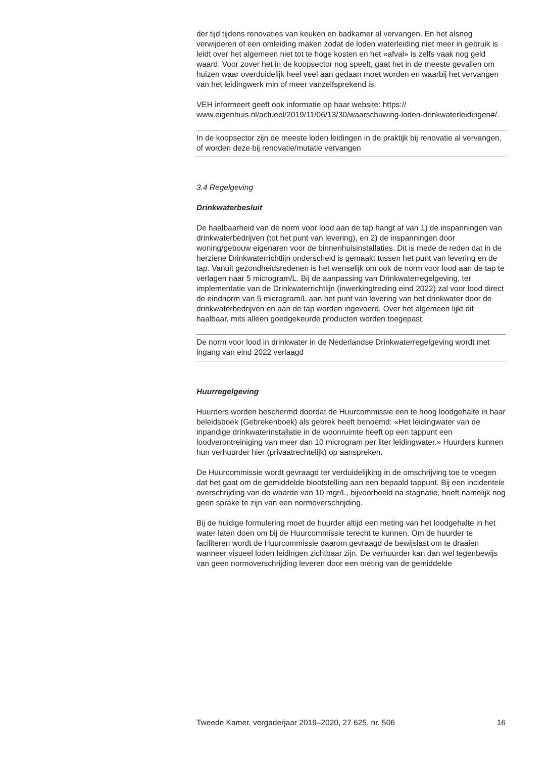der tijd tijdens renovaties van keuken en badkamer al vervangen. En het alsnog verwijderen of een omleiding maken zodat de loden waterleiding niet meer in gebruik is leidt over het algemeen niet tot te hoge kosten en het «afval» is zelfs vaak nog geld waard. Voor zover het in de koopsector nog speelt, gaat het in de meeste gevallen om huizen waar overduidelijk heel veel aan gedaan moet worden en waarbij het vervangen van het leidingwerk min of meer vanzelfsprekend is.
VEH informeert geeft ook informatie op haar website: https:// www.eigenhuis.nl/actueel/2019/11/06/13/30/waarschuwing-loden-drinkwaterleidingen#/.
In de koopsector zijn de meeste loden leidingen in de praktijk bij renovatie al vervangen, of worden deze bij renovatie/mutatie vervangen
3.4 Regelgeving
Drinkwaterbesluit
De haalbaarheid van de norm voor lood aan de tap hangt af van 1) de inspanningen van drinkwaterbedrijven (tot het punt van levering), en 2) de inspanningen door woning/gebouw eigenaren voor de binnenhuisinstal­laties. Dit is mede de reden dat in de herziene Drinkwaterrichtlijn onderscheid is gemaakt tussen het punt van levering en de tap. Vanuit gezondheidsredenen is het wenselijk om ook de norm voor lood aan de tap te verlagen naar 5 microgram/L. Bij de aanpassing van Drinkwaterre­gelgeving, ter implementatie van de Drinkwaterrichtlijn (inwerkingtreding eind 2022) zal voor lood direct de eindnorm van 5 microgram/L aan het punt van levering van het drinkwater door de drinkwaterbedrijven en aan de tap worden ingevoerd. Over het algemeen lijkt dit haalbaar, mits alleen goedgekeurde producten worden toegepast.
De norm voor lood in drinkwater in de Nederlandse Drinkwaterregelge­ving wordt met ingang van eind 2022 verlaagd
Huurregelgeving
Huurders worden beschermd doordat de Huurcommissie een te hoog loodgehalte in haar beleidsboek (Gebrekenboek) als gebrek heeft benoemd: «Het leidingwater van de inpandige drinkwaterinstallatie in de woonruimte heeft op een tappunt een loodverontreiniging van meer dan 10 microgram per liter leidingwater.» Huurders kunnen hun verhuurder hier (privaatrechtelijk) op aanspreken.
De Huurcommissie wordt gevraagd ter verduidelijking in de omschrijving toe te voegen dat het gaat om de gemiddelde blootstelling aan een bepaald tappunt. Bij een incidentele overschrijding van de waarde van 10 mgr/L, bijvoorbeeld na stagnatie, hoeft namelijk nog geen sprake te zijn van een normoverschrijding.
Bij de huidige formulering moet de huurder altijd een meting van het loodgehalte in het water laten doen om bij de Huurcommissie terecht te kunnen. Om de huurder te faciliteren wordt de Huurcommissie daarom gevraagd de bewijslast om te draaien wanneer visueel loden leidingen zichtbaar zijn. De verhuurder kan dan wel tegenbewijs van geen normoverschrijding leveren door een meting van de gemiddelde
Tweede Kamer, vergaderjaar 2019–2020, 27 625, nr. 506 16